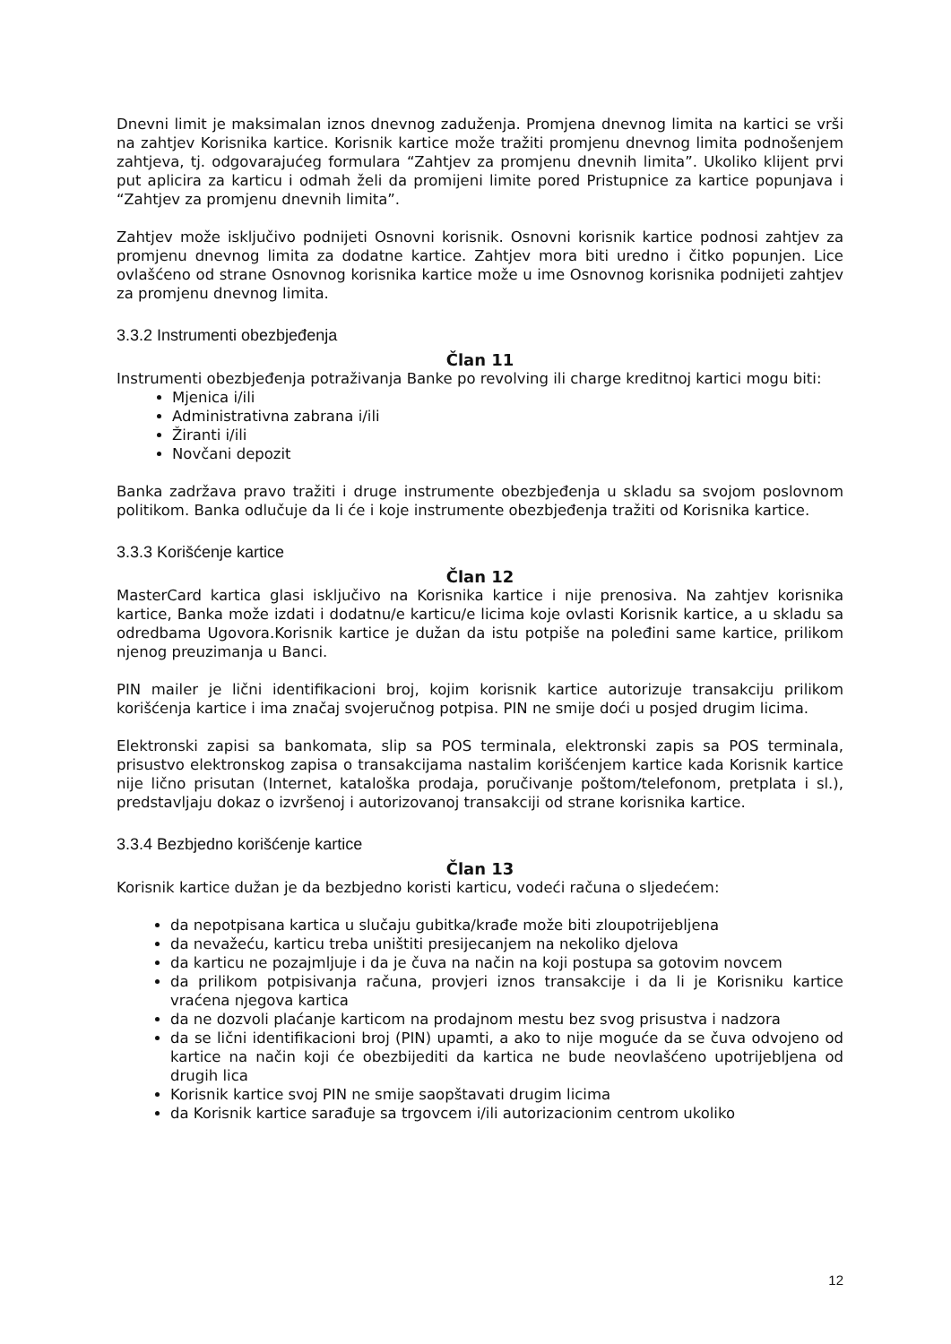Dnevni limit je maksimalan iznos dnevnog zaduženja. Promjena dnevnog limita na kartici se vrši na zahtjev Korisnika kartice. Korisnik kartice može tražiti promjenu dnevnog limita podnošenjem zahtjeva, tj. odgovarajućeg formulara “Zahtjev za promjenu dnevnih limita”. Ukoliko klijent prvi put aplicira za karticu i odmah želi da promijeni limite pored Pristupnice za kartice popunjava i “Zahtjev za promjenu dnevnih limita”.
Zahtjev može isključivo podnijeti Osnovni korisnik. Osnovni korisnik kartice podnosi zahtjev za promjenu dnevnog limita za dodatne kartice. Zahtjev mora biti uredno i čitko popunjen. Lice ovlašćeno od strane Osnovnog korisnika kartice može u ime Osnovnog korisnika podnijeti zahtjev za promjenu dnevnog limita.
3.3.2 Instrumenti obezbjeđenja
Član 11
Instrumenti obezbjeđenja potraživanja Banke po revolving ili charge kreditnoj kartici mogu biti:
Mjenica i/ili
Administrativna zabrana i/ili
Žiranti i/ili
Novčani depozit
Banka zadržava pravo tražiti i druge instrumente obezbjeđenja u skladu sa svojom poslovnom politikom. Banka odlučuje da li će i koje instrumente obezbjeđenja tražiti od Korisnika kartice.
3.3.3 Korišćenje kartice
Član 12
MasterCard kartica glasi isključivo na Korisnika kartice i nije prenosiva. Na zahtjev korisnika kartice, Banka može izdati i dodatnu/e karticu/e licima koje ovlasti Korisnik kartice, a u skladu sa odredbama Ugovora.Korisnik kartice je dužan da istu potpiše na poleđini same kartice, prilikom njenog preuzimanja u Banci.
PIN mailer je lični identifikacioni broj, kojim korisnik kartice autorizuje transakciju prilikom korišćenja kartice i ima značaj svojeručnog potpisa. PIN ne smije doći u posjed drugim licima.
Elektronski zapisi sa bankomata, slip sa POS terminala, elektronski zapis sa POS terminala, prisustvo elektronskog zapisa o transakcijama nastalim korišćenjem kartice kada Korisnik kartice nije lično prisutan (Internet, kataloška prodaja, poručivanje poštom/telefonom, pretplata i sl.), predstavljaju dokaz o izvršenoj i autorizovanoj transakciji od strane korisnika kartice.
3.3.4 Bezbjedno korišćenje kartice
Član 13
Korisnik kartice dužan je da bezbjedno koristi karticu, vodeći računa o sljedećem:
da nepotpisana kartica u slučaju gubitka/krađe može biti zloupotrijebljena
da nevažeću, karticu treba uništiti presijecanjem na nekoliko djelova
da karticu ne pozajmljuje i da je čuva na način na koji postupa sa gotovim novcem
da prilikom potpisivanja računa, provjeri iznos transakcije i da li je Korisniku kartice vraćena njegova kartica
da ne dozvoli plaćanje karticom na prodajnom mestu bez svog prisustva i nadzora
da se lični identifikacioni broj (PIN) upamti, a ako to nije moguće da se čuva odvojeno od kartice na način koji će obezbijediti da kartica ne bude neovlašćeno upotrijebljena od drugih lica
Korisnik kartice svoj PIN ne smije saopštavati drugim licima
da Korisnik kartice sarađuje sa trgovcem i/ili autorizacionim centrom ukoliko
12